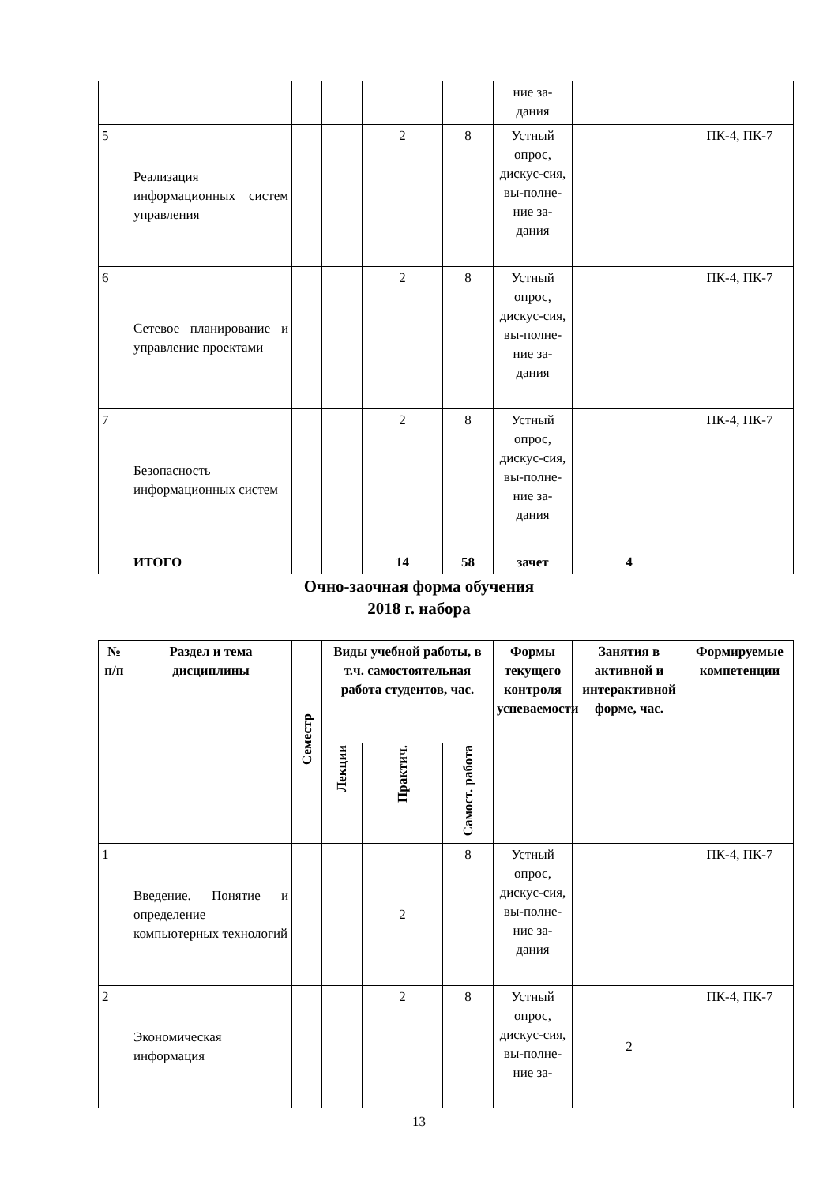| | | | | | | ние за- дания | | |
| 5 | Реализация информационных систем управления | | | 2 | 8 | Устный опрос, дискус-сия, вы-полне-ние за-дания | | ПК-4, ПК-7 |
| 6 | Сетевое планирование и управление проектами | | | 2 | 8 | Устный опрос, дискус-сия, вы-полне-ние за-дания | | ПК-4, ПК-7 |
| 7 | Безопасность информационных систем | | | 2 | 8 | Устный опрос, дискус-сия, вы-полне-ние за-дания | | ПК-4, ПК-7 |
| | ИТОГО | | | 14 | 58 | зачет | 4 | |
Очно-заочная форма обучения
2018 г. набора
| № п/п | Раздел и тема дисциплины | Семестр | Виды учебной работы, в т.ч. самостоятельная работа студентов, час. | | | Формы текущего контроля успеваемости | Занятия в активной и интерактивной форме, час. | Формируемые компетенции |
| --- | --- | --- | --- | --- | --- | --- | --- | --- |
| | | | Лекции | Практич. | Самост. работа | | | |
| 1 | Введение. Понятие и определение компьютерных технологий | | | 2 | 8 | Устный опрос, дискус-сия, вы-полне-ние за-дания | | ПК-4, ПК-7 |
| 2 | Экономическая информация | | | 2 | 8 | Устный опрос, дискус-сия, вы-полне-ние за- | 2 | ПК-4, ПК-7 |
13